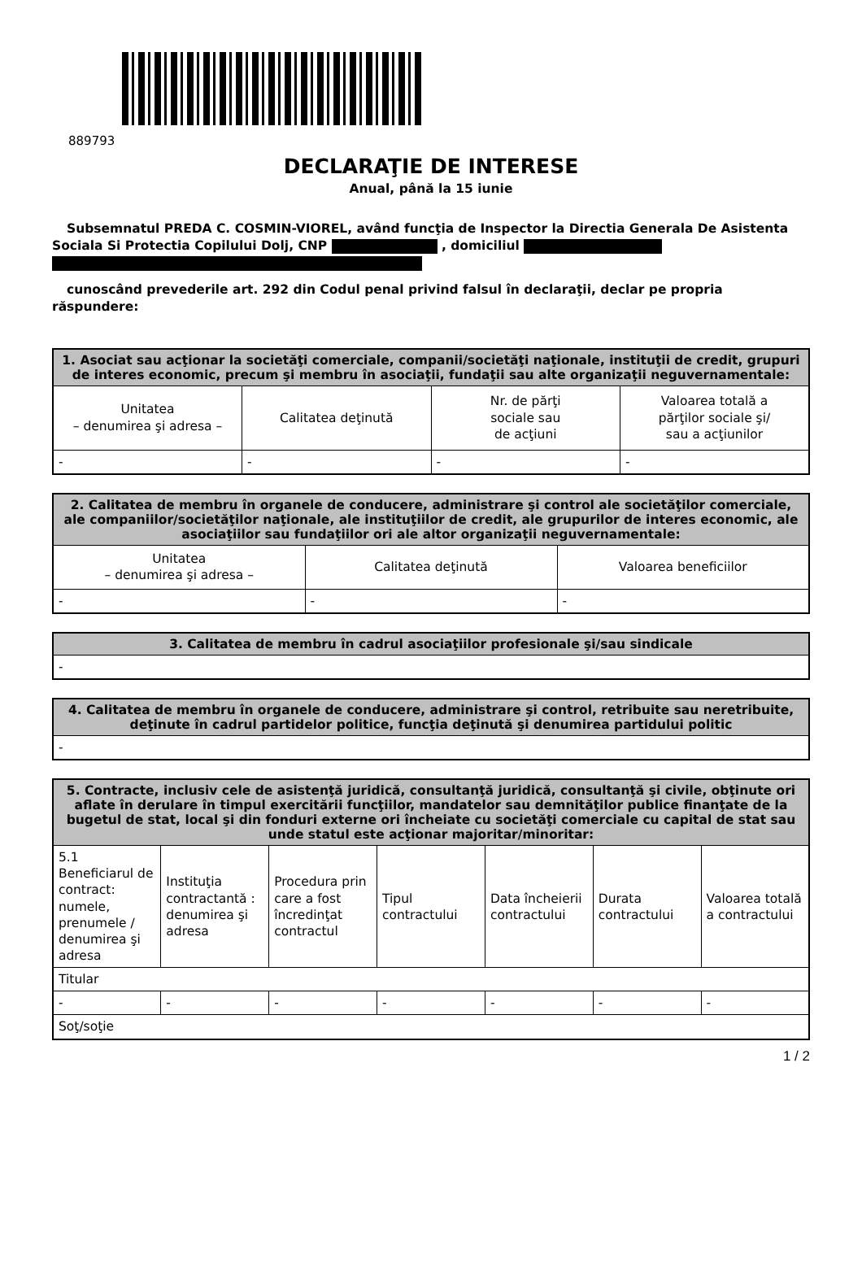889793
DECLARAŢIE DE INTERESE
Anual, până la 15 iunie
Subsemnatul PREDA C. COSMIN-VIOREL, având funcţia de Inspector la Directia Generala De Asistenta Sociala Si Protectia Copilului Dolj, CNP , domiciliul
cunoscând prevederile art. 292 din Codul penal privind falsul în declaraţii, declar pe propria răspundere:
| 1. Asociat sau acţionar la societăţi comerciale, companii/societăţi naţionale, instituţii de credit, grupuri de interes economic, precum şi membru în asociaţii, fundaţii sau alte organizaţii neguvernamentale: | | | |
| --- | --- | --- | --- |
| Unitatea – denumirea şi adresa – | Calitatea deţinută | Nr. de părţi sociale sau de acţiuni | Valoarea totală a părţilor sociale şi/ sau a acţiunilor |
| - | - | - | - |
| 2. Calitatea de membru în organele de conducere, administrare şi control ale societăţilor comerciale, ale companiilor/societăţilor naţionale, ale instituţiilor de credit, ale grupurilor de interes economic, ale asociaţiilor sau fundaţiilor ori ale altor organizaţii neguvernamentale: | | |
| --- | --- | --- |
| Unitatea – denumirea şi adresa – | Calitatea deţinută | Valoarea beneficiilor |
| - | - | - |
| 3. Calitatea de membru în cadrul asociaţiilor profesionale şi/sau sindicale |
| --- |
| - |
| 4. Calitatea de membru în organele de conducere, administrare şi control, retribuite sau neretribuite, deţinute în cadrul partidelor politice, funcţia deţinută şi denumirea partidului politic |
| --- |
| - |
| 5. Contracte, inclusiv cele de asistenţă juridică, consultanţă juridică, consultanţă şi civile, obţinute ori aflate în derulare în timpul exercitării funcţiilor, mandatelor sau demnităţilor publice finanţate de la bugetul de stat, local şi din fonduri externe ori încheiate cu societăţi comerciale cu capital de stat sau unde statul este acţionar majoritar/minoritar: | | | | | | |
| --- | --- | --- | --- | --- | --- | --- |
| 5.1 Beneficiarul de contract: numele, prenumele / denumirea şi adresa | Instituţia contractantă : denumirea şi adresa | Procedura prin care a fost încredinţat contractul | Tipul contractului | Data încheierii contractului | Durata contractului | Valoarea totală a contractului |
| Titular | | | | | | |
| - | - | - | - | - | - | - |
| Soţ/soţie | | | | | | |
1 / 2